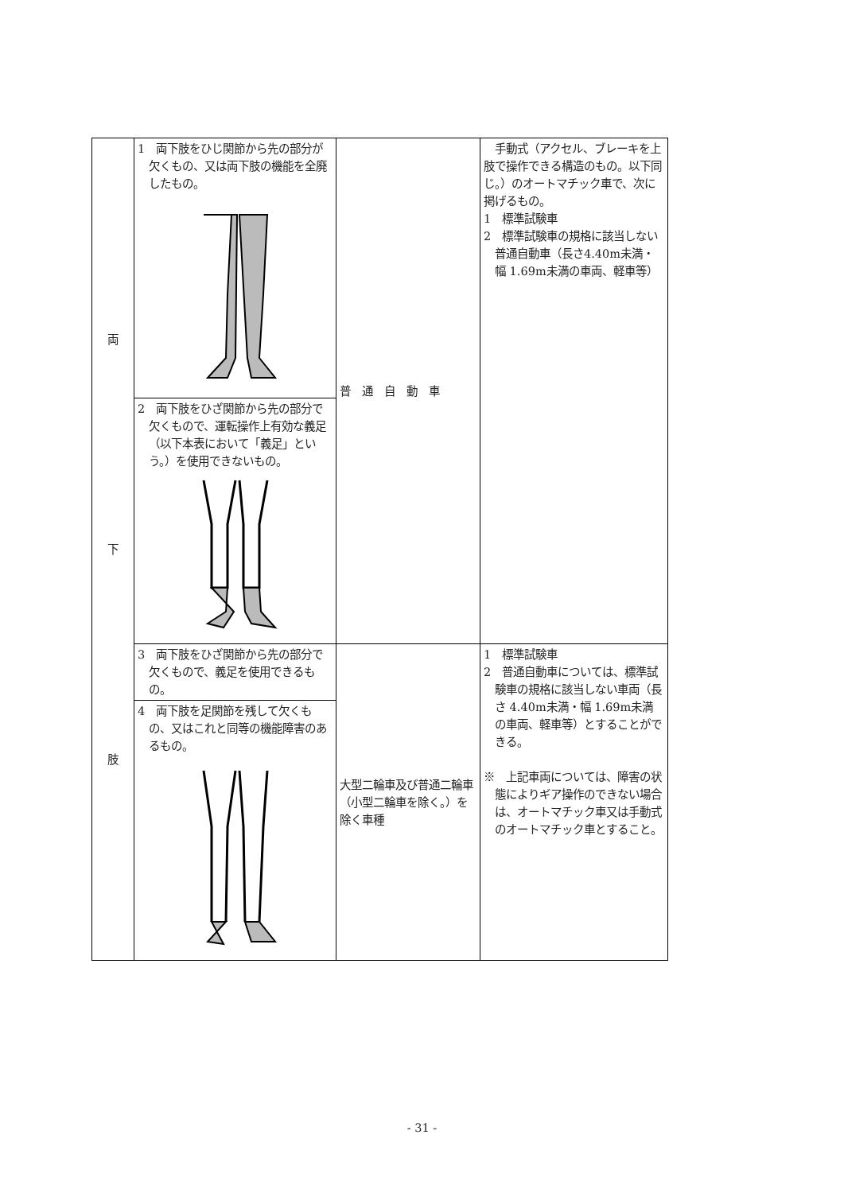| 両 下 肢 | 1 両下肢をひじ関節から先の部分が欠くもの、又は両下肢の機能を全廃したもの。 | 普 通 自 動 車 | 手動式（アクセル、ブレーキを上肢で操作できる構造のもの。以下同じ。）のオートマチック車で、次に掲げるもの。 1 標準試験車 2 標準試験車の規格に該当しない普通自動車（長さ4.40m未満・幅 1.69m未満の車両、軽車等） |
| | 2 両下肢をひざ関節から先の部分で欠くもので、運転操作上有効な義足（以下本表において「義足」という。）を使用できないもの。 | | |
| | 3 両下肢をひざ関節から先の部分で欠くもので、義足を使用できるもの。 4 両下肢を足関節を残して欠くもの、又はこれと同等の機能障害のあるもの。 | 大型二輪車及び普通二輪車（小型二輪車を除く。）を除く車種 | 1 標準試験車 2 普通自動車については、標準試験車の規格に該当しない車両（長さ 4.40m未満・幅 1.69m未満の車両、軽車等）とすることができる。 ※ 上記車両については、障害の状態によりギア操作のできない場合は、オートマチック車又は手動式のオートマチック車とすること。 |
- 31 -